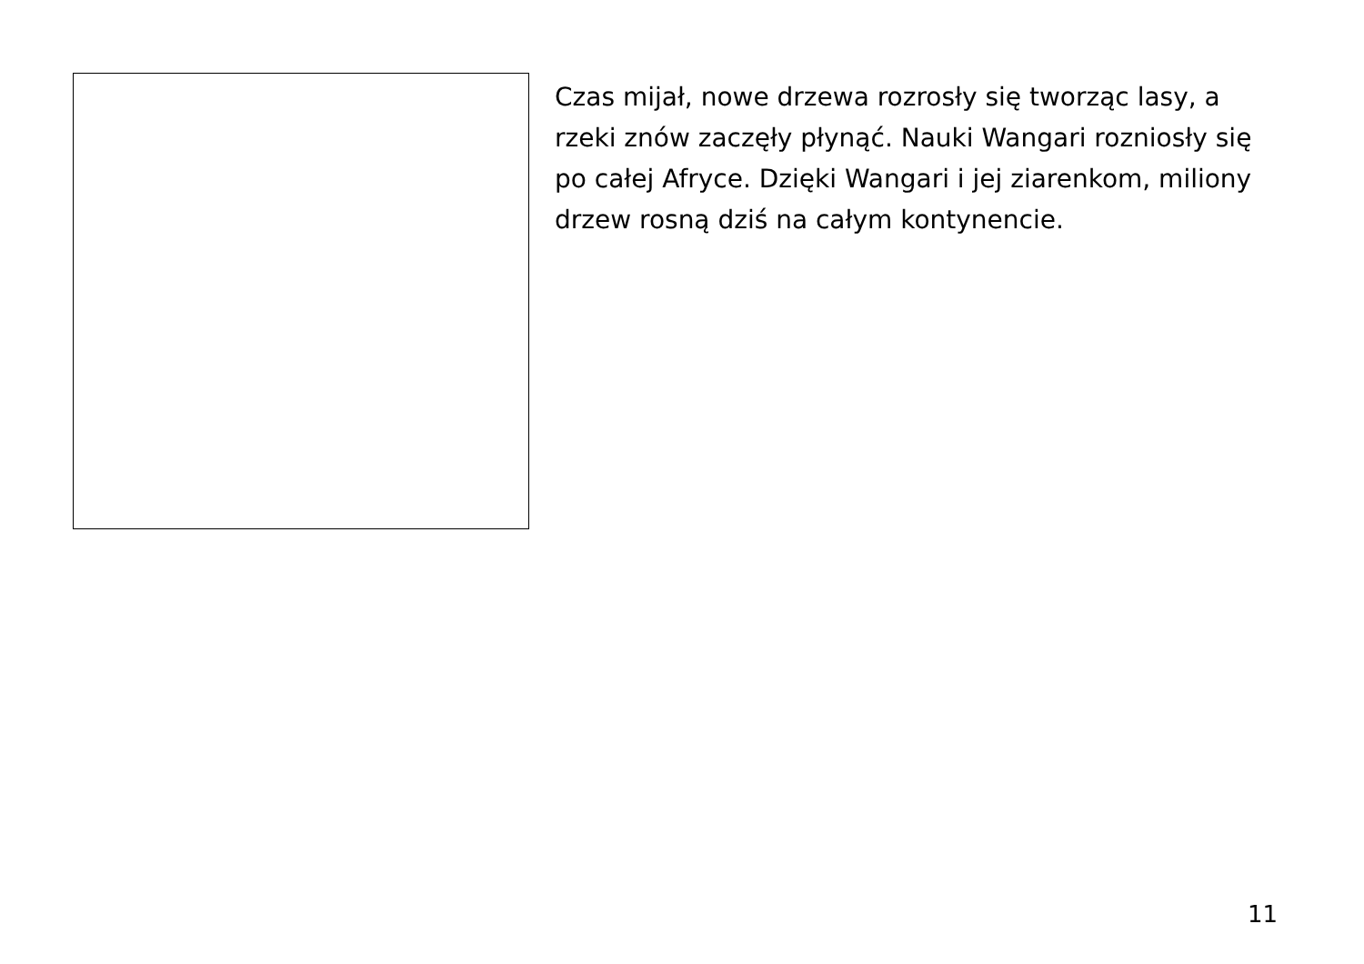Czas mijał, nowe drzewa rozrosły się tworząc lasy, a rzeki znów zaczęły płynąć. Nauki Wangari rozniosły się po całej Afryce. Dzięki Wangari i jej ziarenkom, miliony drzew rosną dziś na całym kontynencie.
11